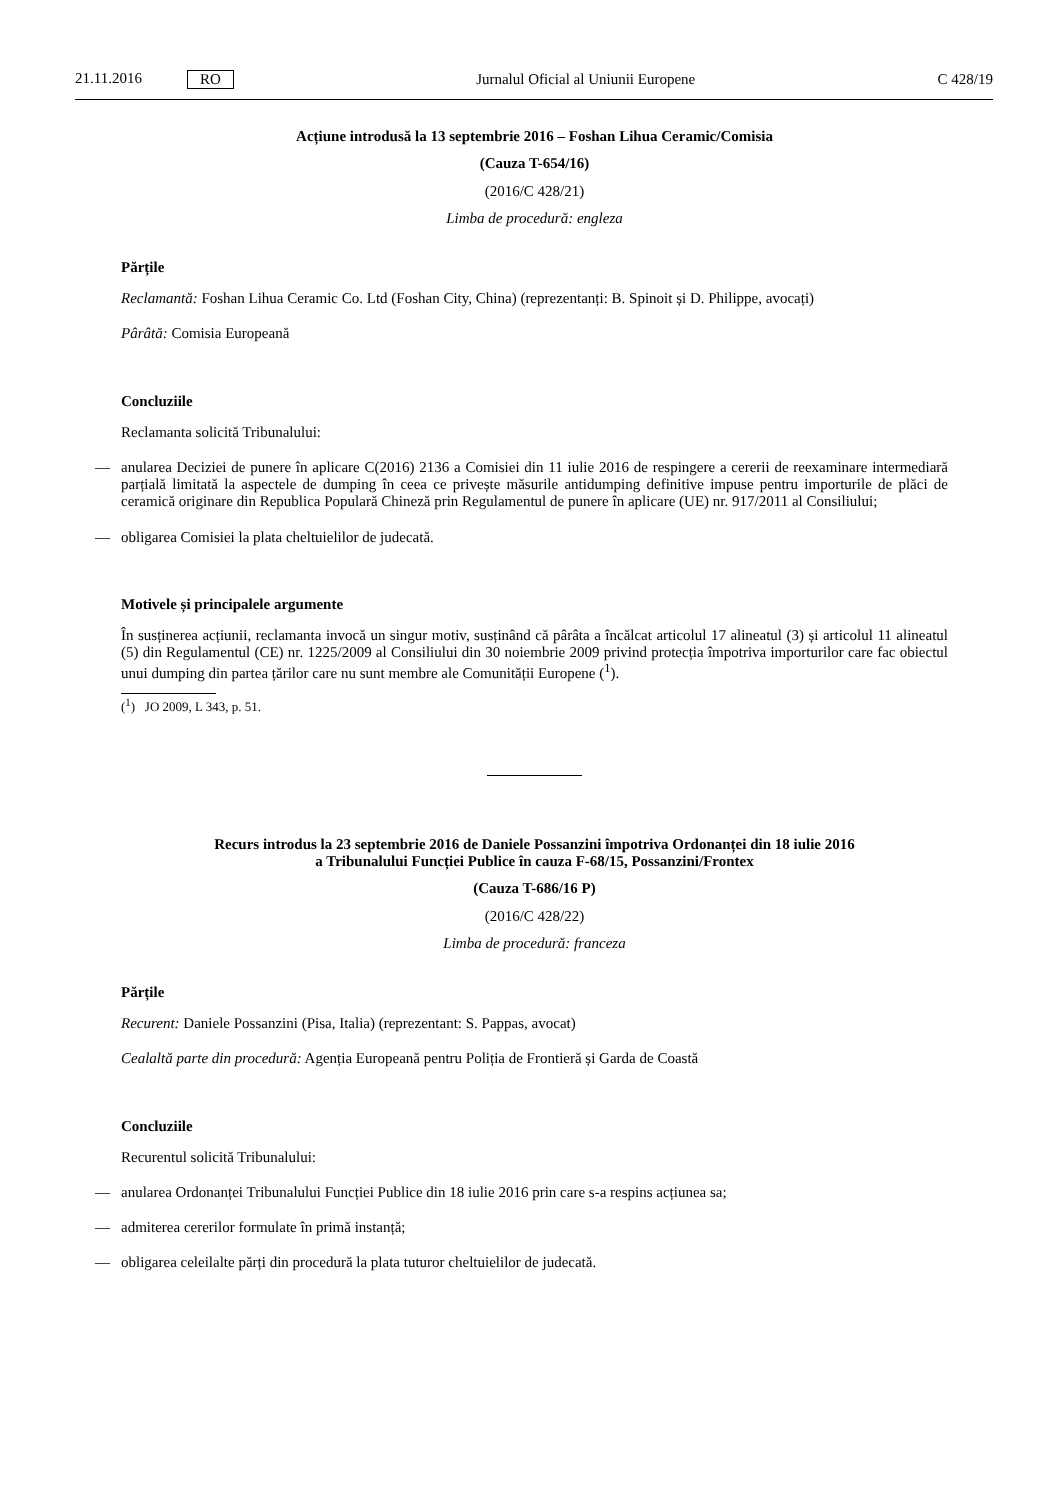21.11.2016 RO
Jurnalul Oficial al Uniunii Europene C 428/19
Acțiune introdusă la 13 septembrie 2016 – Foshan Lihua Ceramic/Comisia
(Cauza T-654/16)
(2016/C 428/21)
Limba de procedură: engleza
Părțile
Reclamantă: Foshan Lihua Ceramic Co. Ltd (Foshan City, China) (reprezentanți: B. Spinoit și D. Philippe, avocați)
Pârâtă: Comisia Europeană
Concluziile
Reclamanta solicită Tribunalului:
— anularea Deciziei de punere în aplicare C(2016) 2136 a Comisiei din 11 iulie 2016 de respingere a cererii de reexaminare intermediară parțială limitată la aspectele de dumping în ceea ce privește măsurile antidumping definitive impuse pentru importurile de plăci de ceramică originare din Republica Populară Chineză prin Regulamentul de punere în aplicare (UE) nr. 917/2011 al Consiliului;
— obligarea Comisiei la plata cheltuielilor de judecată.
Motivele și principalele argumente
În susținerea acțiunii, reclamanta invocă un singur motiv, susținând că pârâta a încălcat articolul 17 alineatul (3) și articolul 11 alineatul (5) din Regulamentul (CE) nr. 1225/2009 al Consiliului din 30 noiembrie 2009 privind protecția împotriva importurilor care fac obiectul unui dumping din partea țărilor care nu sunt membre ale Comunității Europene (<sup>1</sup>).
(<sup>1</sup>) JO 2009, L 343, p. 51.
Recurs introdus la 23 septembrie 2016 de Daniele Possanzini împotriva Ordonanței din 18 iulie 2016
a Tribunalului Funcției Publice în cauza F-68/15, Possanzini/Frontex
(Cauza T-686/16 P)
(2016/C 428/22)
Limba de procedură: franceza
Părțile
Recurent: Daniele Possanzini (Pisa, Italia) (reprezentant: S. Pappas, avocat)
Cealaltă parte din procedură: Agenția Europeană pentru Poliția de Frontieră și Garda de Coastă
Concluziile
Recurentul solicită Tribunalului:
— anularea Ordonanței Tribunalului Funcției Publice din 18 iulie 2016 prin care s-a respins acțiunea sa;
— admiterea cererilor formulate în primă instanță;
— obligarea celeilalte părți din procedură la plata tuturor cheltuielilor de judecată.